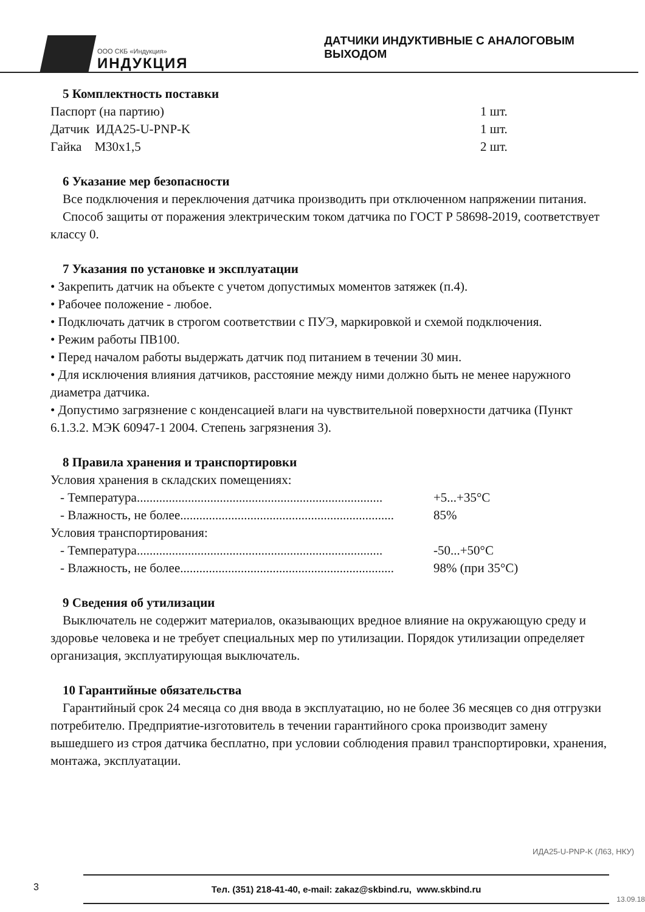ООО СКБ «Индукция»
ИНДУКЦИЯ
ДАТЧИКИ ИНДУКТИВНЫЕ С АНАЛОГОВЫМ ВЫХОДОМ
5 Комплектность поставки
Паспорт (на партию) 1 шт.
Датчик ИДА25-U-PNP-K 1 шт.
Гайка М30х1,5 2 шт.
6 Указание мер безопасности
Все подключения и переключения датчика производить при отключенном напряжении питания.
Способ защиты от поражения электрическим током датчика по ГОСТ Р 58698-2019, соответствует классу 0.
7 Указания по установке и эксплуатации
• Закрепить датчик на объекте с учетом допустимых моментов затяжек (п.4).
• Рабочее положение - любое.
• Подключать датчик в строгом соответствии с ПУЭ, маркировкой и схемой подключения.
• Режим работы ПВ100.
• Перед началом работы выдержать датчик под питанием в течении 30 мин.
• Для исключения влияния датчиков, расстояние между ними должно быть не менее наружного диаметра датчика.
• Допустимо загрязнение с конденсацией влаги на чувствительной поверхности датчика (Пункт 6.1.3.2. МЭК 60947-1 2004. Степень загрязнения 3).
8 Правила хранения и транспортировки
Условия хранения в складских помещениях:
- Температура............................................................................. +5...+35°С
- Влажность, не более................................................................... 85%
Условия транспортирования:
- Температура............................................................................. -50...+50°С
- Влажность, не более................................................................... 98% (при 35°С)
9 Сведения об утилизации
Выключатель не содержит материалов, оказывающих вредное влияние на окружающую среду и здоровье человека и не требует специальных мер по утилизации. Порядок утилизации определяет организация, эксплуатирующая выключатель.
10 Гарантийные обязательства
Гарантийный срок 24 месяца со дня ввода в эксплуатацию, но не более 36 месяцев со дня отгрузки потребителю. Предприятие-изготовитель в течении гарантийного срока производит замену вышедшего из строя датчика бесплатно, при условии соблюдения правил транспортировки, хранения, монтажа, эксплуатации.
ИДА25-U-PNP-K (Л63, НКУ)
3
Тел. (351) 218-41-40, e-mail: zakaz@skbind.ru, www.skbind.ru
13.09.18